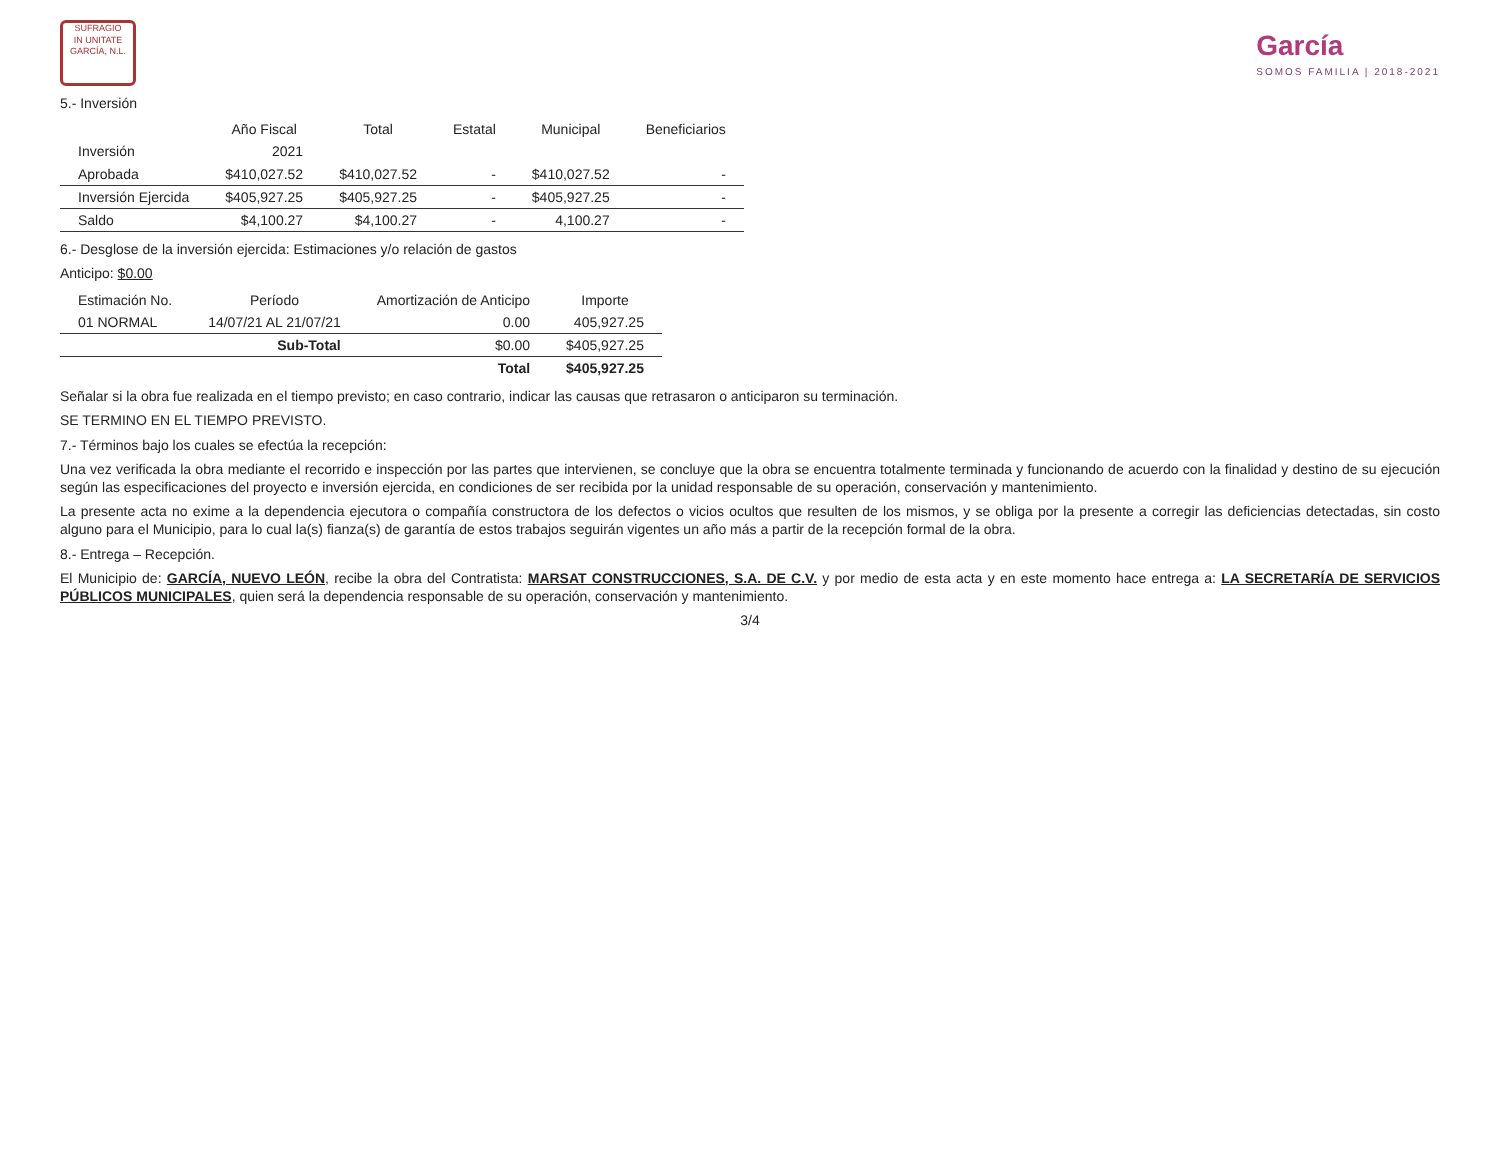SUFRAGIO
IN UNITATE
GARCÍA, N.L.
García
SOMOS FAMILIA | 2018-2021
5.- Inversión
| | Año Fiscal | Total | Estatal | Municipal | Beneficiarios |
| --- | --- | --- | --- | --- | --- |
| Inversión | 2021 | | | | |
| Aprobada | $410,027.52 | $410,027.52 | - | $410,027.52 | - |
| Inversión Ejercida | $405,927.25 | $405,927.25 | - | $405,927.25 | - |
| Saldo | $4,100.27 | $4,100.27 | - | 4,100.27 | - |
6.- Desglose de la inversión ejercida: Estimaciones y/o relación de gastos
Anticipo: $0.00
| Estimación No. | Período | Amortización de Anticipo | Importe |
| --- | --- | --- | --- |
| 01 NORMAL | 14/07/21 AL 21/07/21 | 0.00 | 405,927.25 |
| | Sub-Total | $0.00 | $405,927.25 |
| | | Total | $405,927.25 |
Señalar si la obra fue realizada en el tiempo previsto; en caso contrario, indicar las causas que retrasaron o anticiparon su terminación.
SE TERMINO EN EL TIEMPO PREVISTO.
7.- Términos bajo los cuales se efectúa la recepción:
Una vez verificada la obra mediante el recorrido e inspección por las partes que intervienen, se concluye que la obra se encuentra totalmente terminada y funcionando de acuerdo con la finalidad y destino de su ejecución según las especificaciones del proyecto e inversión ejercida, en condiciones de ser recibida por la unidad responsable de su operación, conservación y mantenimiento.
La presente acta no exime a la dependencia ejecutora o compañía constructora de los defectos o vicios ocultos que resulten de los mismos, y se obliga por la presente a corregir las deficiencias detectadas, sin costo alguno para el Municipio, para lo cual la(s) fianza(s) de garantía de estos trabajos seguirán vigentes un año más a partir de la recepción formal de la obra.
8.- Entrega – Recepción.
El Municipio de: GARCÍA, NUEVO LEÓN, recibe la obra del Contratista: MARSAT CONSTRUCCIONES, S.A. DE C.V. y por medio de esta acta y en este momento hace entrega a: LA SECRETARÍA DE SERVICIOS PÚBLICOS MUNICIPALES, quien será la dependencia responsable de su operación, conservación y mantenimiento.
3/4